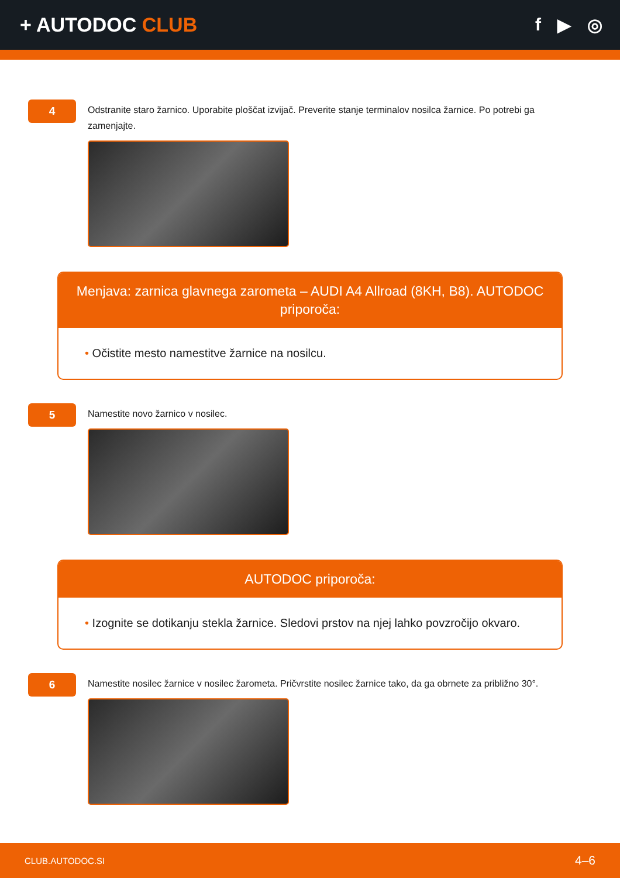+ AUTODOC CLUB f ▶ ◎
4
Odstranite staro žarnico. Uporabite ploščat izvijač. Preverite stanje terminalov nosilca žarnice. Po potrebi ga zamenjajte.
Menjava: zarnica glavnega zarometa – AUDI A4 Allroad (8KH, B8). AUTODOC priporoča:
• Očistite mesto namestitve žarnice na nosilcu.
5
Namestite novo žarnico v nosilec.
AUTODOC priporoča:
• Izognite se dotikanju stekla žarnice. Sledovi prstov na njej lahko povzročijo okvaro.
6
Namestite nosilec žarnice v nosilec žarometa. Pričvrstite nosilec žarnice tako, da ga obrnete za približno 30°.
CLUB.AUTODOC.SI 4–6